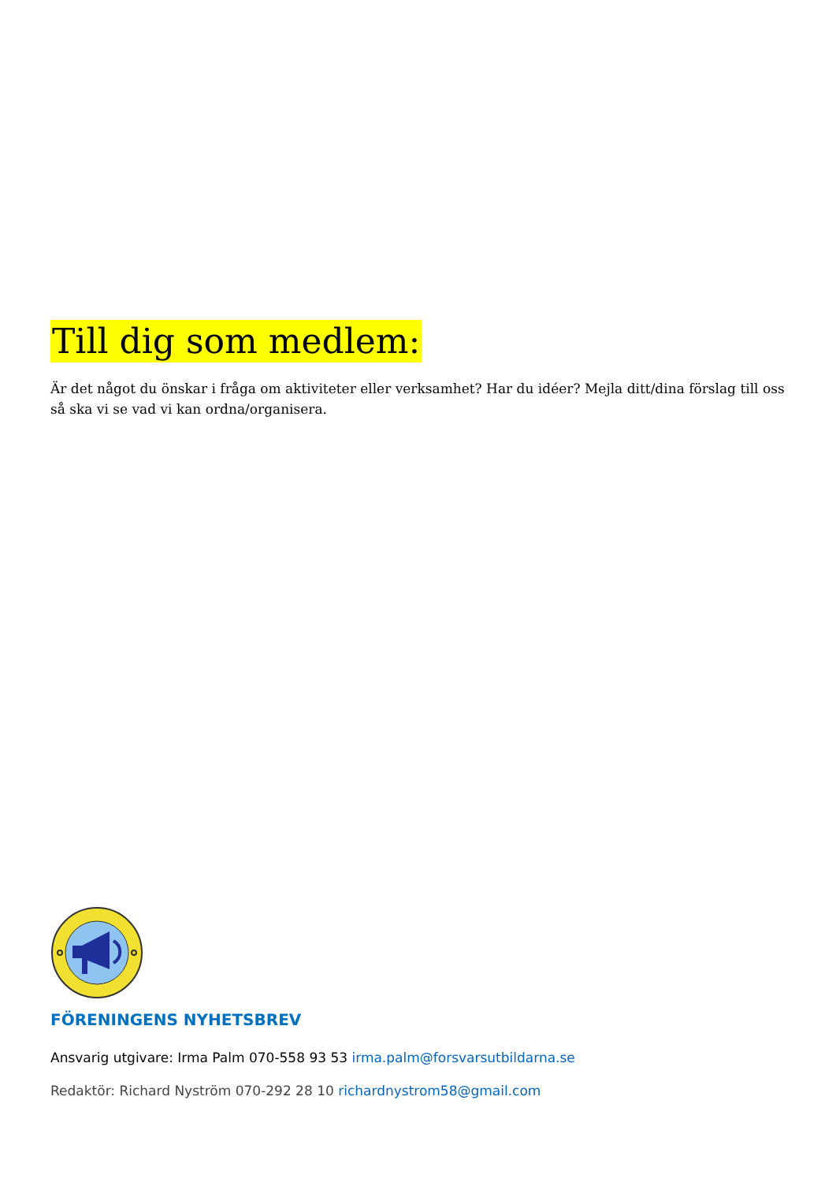Till dig som medlem:
Är det något du önskar i fråga om aktiviteter eller verksamhet? Har du idéer? Mejla ditt/dina förslag till oss så ska vi se vad vi kan ordna/organisera.
FÖRENINGENS NYHETSBREV
Ansvarig utgivare: Irma Palm 070-558 93 53 irma.palm@forsvarsutbildarna.se
Redaktör: Richard Nyström 070-292 28 10 richardnystrom58@gmail.com